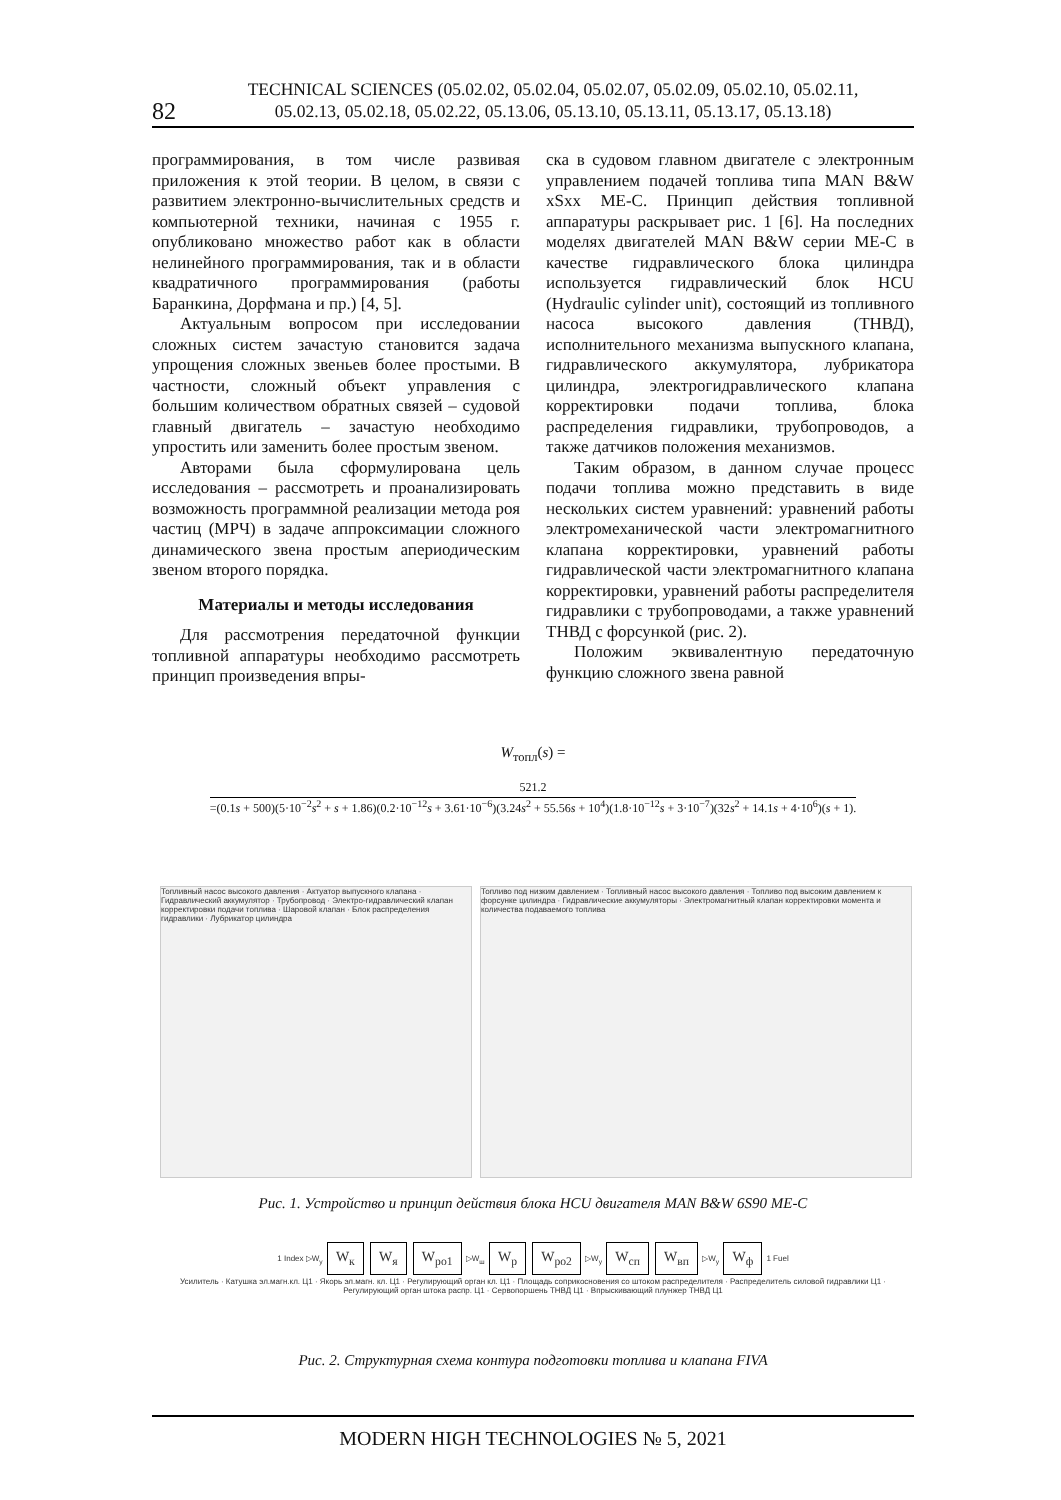82
TECHNICAL SCIENCES (05.02.02, 05.02.04, 05.02.07, 05.02.09, 05.02.10, 05.02.11,
05.02.13, 05.02.18, 05.02.22, 05.13.06, 05.13.10, 05.13.11, 05.13.17, 05.13.18)
программирования, в том числе развивая приложения к этой теории. В целом, в связи с развитием электронно-вычислительных средств и компьютерной техники, начиная с 1955 г. опубликовано множество работ как в области нелинейного программирования, так и в области квадратичного программирования (работы Баранкина, Дорфмана и пр.) [4, 5].
Актуальным вопросом при исследовании сложных систем зачастую становится задача упрощения сложных звеньев более простыми. В частности, сложный объект управления с большим количеством обратных связей – судовой главный двигатель – зачастую необходимо упростить или заменить более простым звеном.
Авторами была сформулирована цель исследования – рассмотреть и проанализировать возможность программной реализации метода роя частиц (МРЧ) в задаче аппроксимации сложного динамического звена простым апериодическим звеном второго порядка.
Материалы и методы исследования
Для рассмотрения передаточной функции топливной аппаратуры необходимо рассмотреть принцип произведения впры-
ска в судовом главном двигателе с электронным управлением подачей топлива типа MAN B&W xSxx ME-C. Принцип действия топливной аппаратуры раскрывает рис. 1 [6]. На последних моделях двигателей MAN B&W серии ME-C в качестве гидравлического блока цилиндра используется гидравлический блок HCU (Hydraulic cylinder unit), состоящий из топливного насоса высокого давления (ТНВД), исполнительного механизма выпускного клапана, гидравлического аккумулятора, лубрикатора цилиндра, электрогидравлического клапана корректировки подачи топлива, блока распределения гидравлики, трубопроводов, а также датчиков положения механизмов.
Таким образом, в данном случае процесс подачи топлива можно представить в виде нескольких систем уравнений: уравнений работы электромеханической части электромагнитного клапана корректировки, уравнений работы гидравлической части электромагнитного клапана корректировки, уравнений работы распределителя гидравлики с трубопроводами, а также уравнений ТНВД с форсункой (рис. 2).
Положим эквивалентную передаточную функцию сложного звена равной
W<sub>топл</sub>(s) =
521.2
=(0.1s + 500)(5·10<sup>−2</sup>s<sup>2</sup> + s + 1.86)(0.2·10<sup>−12</sup>s + 3.61·10<sup>−6</sup>)(3.24s<sup>2</sup> + 55.56s + 10<sup>4</sup>)(1.8·10<sup>−12</sup>s + 3·10<sup>−7</sup>)(32s<sup>2</sup> + 14.1s + 4·10<sup>6</sup>)(s + 1).
Топливный насос высокого давления · Актуатор выпускного клапана · Гидравлический аккумулятор · Трубопровод · Электро-гидравлический клапан корректировки подачи топлива · Шаровой клапан · Блок распределения гидравлики · Лубрикатор цилиндра
Топливо под низким давлением · Топливный насос высокого давления · Топливо под высоким давлением к форсунке цилиндра · Гидравлические аккумуляторы · Электромагнитный клапан корректировки момента и количества подаваемого топлива
Рис. 1. Устройство и принцип действия блока HCU двигателя MAN B&W 6S90 ME-C
1 Index ▷W<sub>y</sub> W<sub>к</sub> W<sub>я</sub> W<sub>ро1</sub> ▷W<sub>ш</sub> W<sub>р</sub> W<sub>ро2</sub> ▷W<sub>y</sub> W<sub>сп</sub> W<sub>вп</sub> ▷W<sub>y</sub> W<sub>ф</sub> 1 Fuel
Усилитель · Катушка эл.магн.кл. Ц1 · Якорь эл.магн. кл. Ц1 · Регулирующий орган кл. Ц1 · Площадь соприкосновения со штоком распределителя · Распределитель силовой гидравлики Ц1 · Регулирующий орган штока распр. Ц1 · Сервопоршень ТНВД Ц1 · Впрыскивающий плунжер ТНВД Ц1
Рис. 2. Структурная схема контура подготовки топлива и клапана FIVA
MODERN HIGH TECHNOLOGIES № 5, 2021